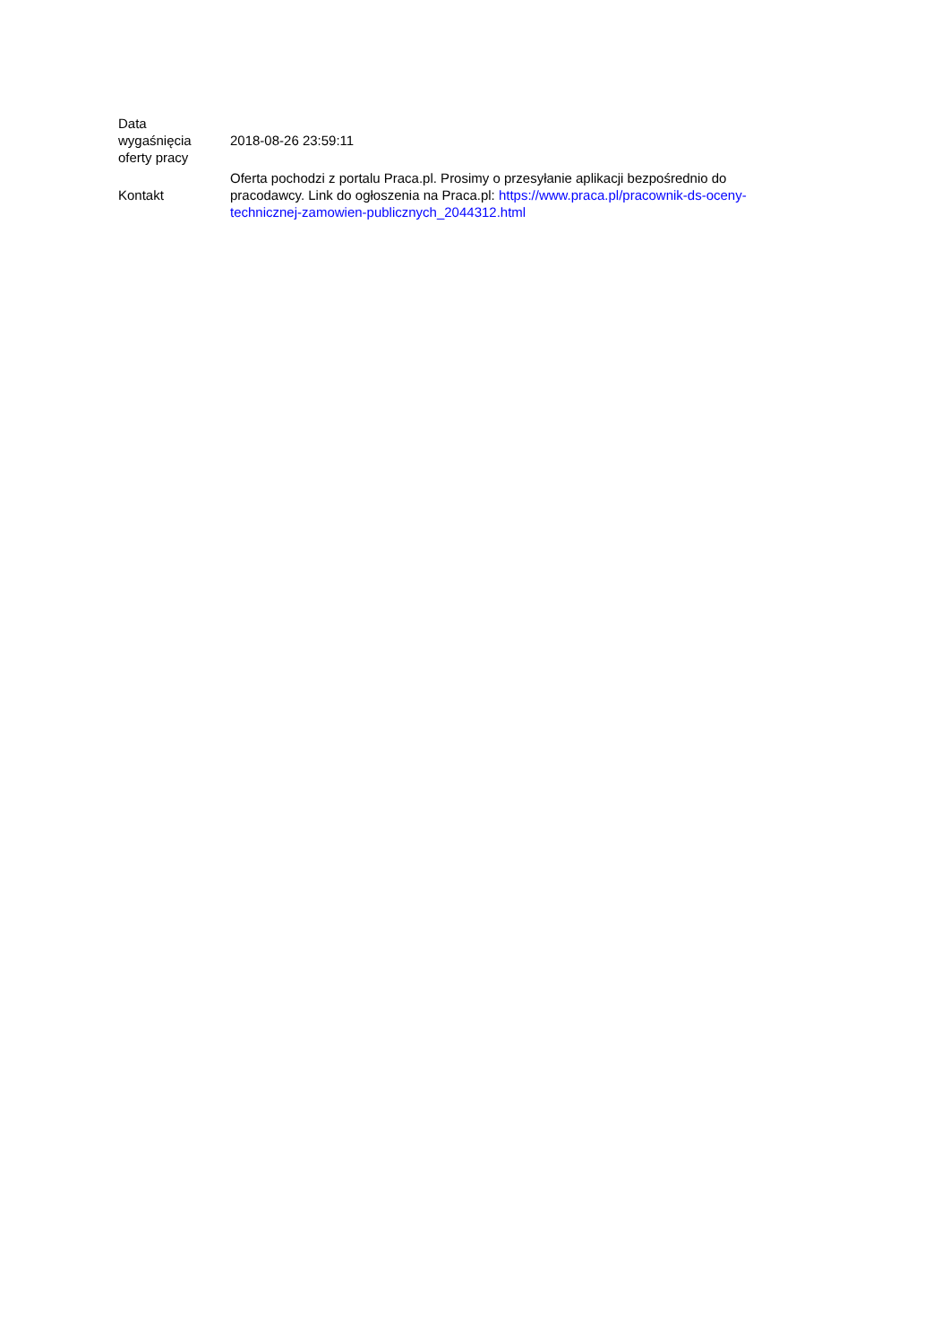| Data wygaśnięcia oferty pracy | 2018-08-26 23:59:11 |
| Kontakt | Oferta pochodzi z portalu Praca.pl. Prosimy o przesyłanie aplikacji bezpośrednio do pracodawcy. Link do ogłoszenia na Praca.pl: https://www.praca.pl/pracownik-ds-oceny-technicznej-zamowien-publicznych_2044312.html |